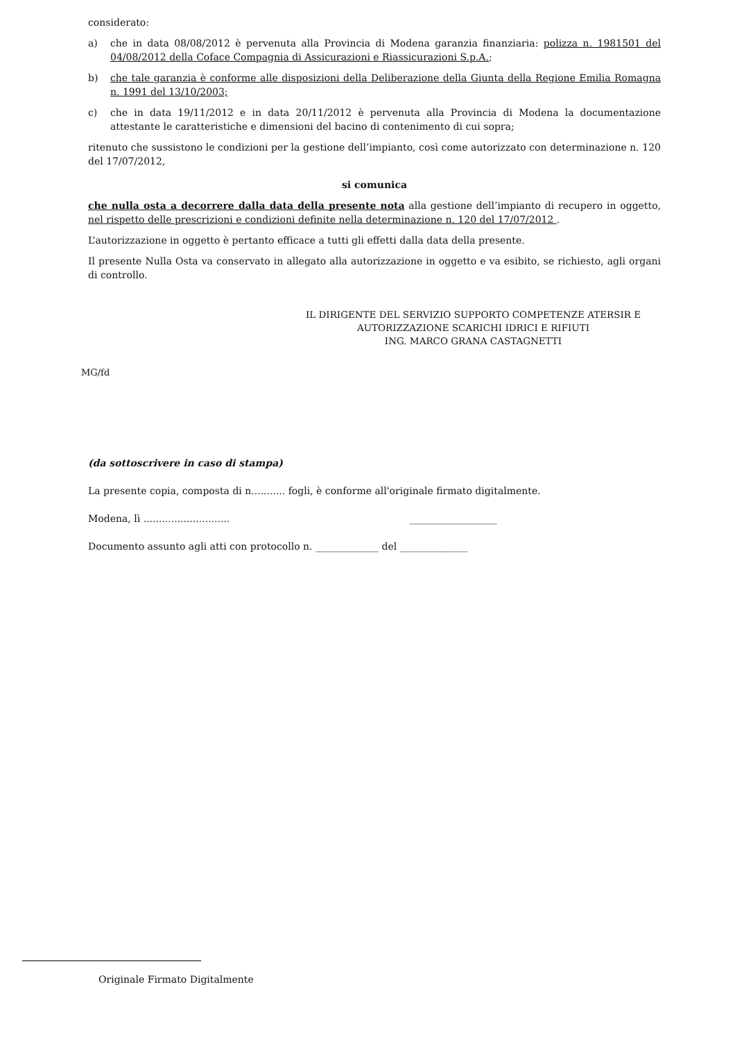considerato:
a) che in data 08/08/2012 è pervenuta alla Provincia di Modena garanzia finanziaria: polizza n. 1981501 del 04/08/2012 della Coface Compagnia di Assicurazioni e Riassicurazioni S.p.A.;
b) che tale garanzia è conforme alle disposizioni della Deliberazione della Giunta della Regione Emilia Romagna n. 1991 del 13/10/2003;
c) che in data 19/11/2012 e in data 20/11/2012 è pervenuta alla Provincia di Modena la documentazione attestante le caratteristiche e dimensioni del bacino di contenimento di cui sopra;
ritenuto che sussistono le condizioni per la gestione dell’impianto, così come autorizzato con determinazione n. 120 del 17/07/2012,
si comunica
che nulla osta a decorrere dalla data della presente nota alla gestione dell’impianto di recupero in oggetto, nel rispetto delle prescrizioni e condizioni definite nella determinazione n. 120 del 17/07/2012 .
L’autorizzazione in oggetto è pertanto efficace a tutti gli effetti dalla data della presente.
Il presente Nulla Osta va conservato in allegato alla autorizzazione in oggetto e va esibito, se richiesto, agli organi di controllo.
IL DIRIGENTE DEL SERVIZIO SUPPORTO COMPETENZE ATERSIR E
AUTORIZZAZIONE SCARICHI IDRICI E RIFIUTI
ING. MARCO GRANA CASTAGNETTI
MG/fd
(da sottoscrivere in caso di stampa)
La presente copia, composta di n........... fogli, è conforme all'originale firmato digitalmente.
Modena, lì ............................ __________________
Documento assunto agli atti con protocollo n. _____________ del ______________
Originale Firmato Digitalmente